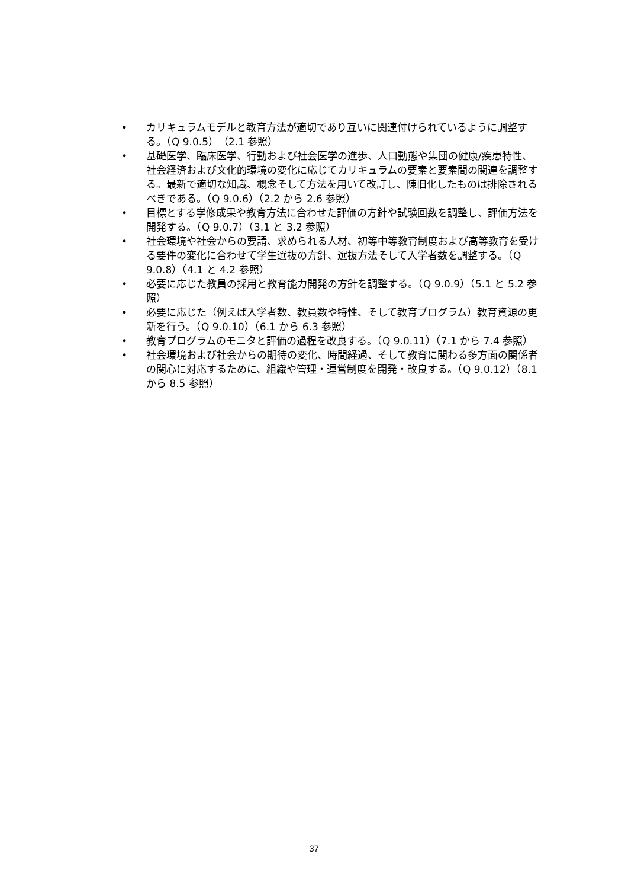• カリキュラムモデルと教育方法が適切であり互いに関連付けられているように調整する。（Q 9.0.5）（2.1 参照）
• 基礎医学、臨床医学、行動および社会医学の進歩、人口動態や集団の健康/疾患特性、社会経済および文化的環境の変化に応じてカリキュラムの要素と要素間の関連を調整する。最新で適切な知識、概念そして方法を用いて改訂し、陳旧化したものは排除されるべきである。（Q 9.0.6）（2.2 から 2.6 参照）
• 目標とする学修成果や教育方法に合わせた評価の方針や試験回数を調整し、評価方法を開発する。（Q 9.0.7）（3.1 と 3.2 参照）
• 社会環境や社会からの要請、求められる人材、初等中等教育制度および高等教育を受ける要件の変化に合わせて学生選抜の方針、選抜方法そして入学者数を調整する。（Q 9.0.8）（4.1 と 4.2 参照）
• 必要に応じた教員の採用と教育能力開発の方針を調整する。（Q 9.0.9）（5.1 と 5.2 参照）
• 必要に応じた（例えば入学者数、教員数や特性、そして教育プログラム）教育資源の更新を行う。（Q 9.0.10）（6.1 から 6.3 参照）
• 教育プログラムのモニタと評価の過程を改良する。（Q 9.0.11）（7.1 から 7.4 参照）
• 社会環境および社会からの期待の変化、時間経過、そして教育に関わる多方面の関係者の関心に対応するために、組織や管理・運営制度を開発・改良する。（Q 9.0.12）（8.1 から 8.5 参照）
37